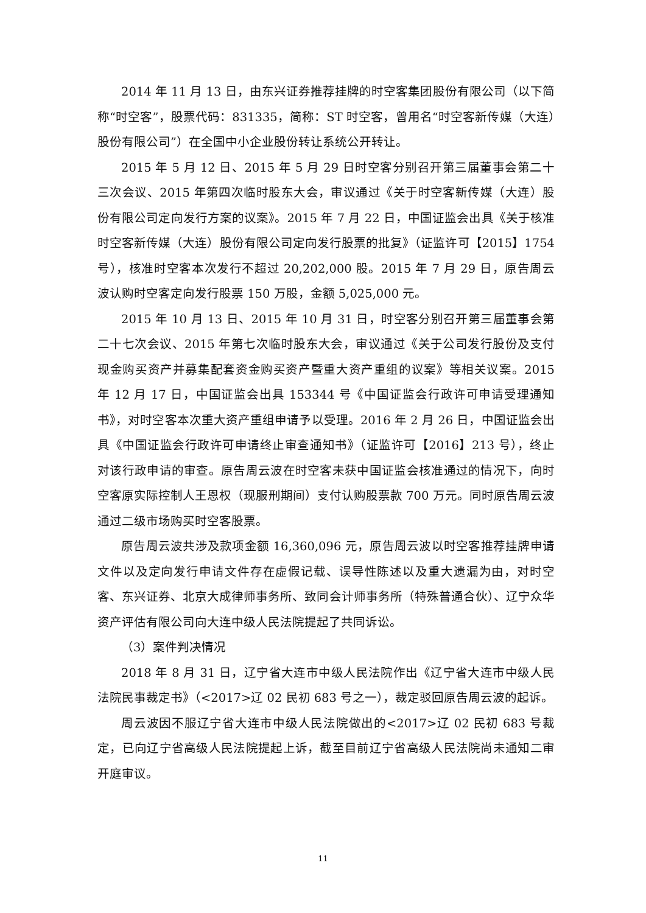2014 年 11 月 13 日，由东兴证券推荐挂牌的时空客集团股份有限公司（以下简称“时空客”，股票代码：831335，简称：ST 时空客，曾用名“时空客新传媒（大连）股份有限公司”）在全国中小企业股份转让系统公开转让。
2015 年 5 月 12 日、2015 年 5 月 29 日时空客分别召开第三届董事会第二十三次会议、2015 年第四次临时股东大会，审议通过《关于时空客新传媒（大连）股份有限公司定向发行方案的议案》。2015 年 7 月 22 日，中国证监会出具《关于核准时空客新传媒（大连）股份有限公司定向发行股票的批复》（证监许可【2015】1754 号），核准时空客本次发行不超过 20,202,000 股。2015 年 7 月 29 日，原告周云波认购时空客定向发行股票 150 万股，金额 5,025,000 元。
2015 年 10 月 13 日、2015 年 10 月 31 日，时空客分别召开第三届董事会第二十七次会议、2015 年第七次临时股东大会，审议通过《关于公司发行股份及支付现金购买资产并募集配套资金购买资产暨重大资产重组的议案》等相关议案。2015 年 12 月 17 日，中国证监会出具 153344 号《中国证监会行政许可申请受理通知书》，对时空客本次重大资产重组申请予以受理。2016 年 2 月 26 日，中国证监会出具《中国证监会行政许可申请终止审查通知书》（证监许可【2016】213 号），终止对该行政申请的审查。原告周云波在时空客未获中国证监会核准通过的情况下，向时空客原实际控制人王恩权（现服刑期间）支付认购股票款 700 万元。同时原告周云波通过二级市场购买时空客股票。
原告周云波共涉及款项金额 16,360,096 元，原告周云波以时空客推荐挂牌申请文件以及定向发行申请文件存在虚假记载、误导性陈述以及重大遗漏为由，对时空客、东兴证券、北京大成律师事务所、致同会计师事务所（特殊普通合伙）、辽宁众华资产评估有限公司向大连中级人民法院提起了共同诉讼。
（3）案件判决情况
2018 年 8 月 31 日，辽宁省大连市中级人民法院作出《辽宁省大连市中级人民法院民事裁定书》（<2017>辽 02 民初 683 号之一），裁定驳回原告周云波的起诉。
周云波因不服辽宁省大连市中级人民法院做出的<2017>辽 02 民初 683 号裁定，已向辽宁省高级人民法院提起上诉，截至目前辽宁省高级人民法院尚未通知二审开庭审议。
11